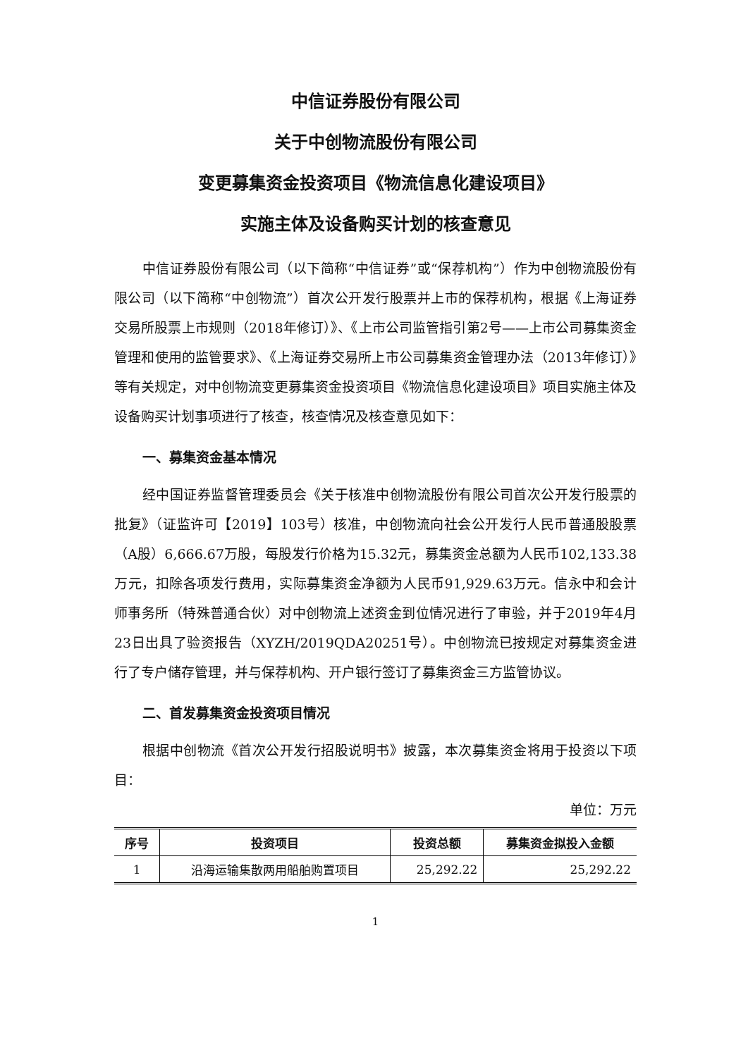中信证券股份有限公司
关于中创物流股份有限公司
变更募集资金投资项目《物流信息化建设项目》
实施主体及设备购买计划的核查意见
中信证券股份有限公司（以下简称“中信证券”或“保荐机构”）作为中创物流股份有限公司（以下简称“中创物流”）首次公开发行股票并上市的保荐机构，根据《上海证券交易所股票上市规则（2018年修订）》、《上市公司监管指引第2号——上市公司募集资金管理和使用的监管要求》、《上海证券交易所上市公司募集资金管理办法（2013年修订）》等有关规定，对中创物流变更募集资金投资项目《物流信息化建设项目》项目实施主体及设备购买计划事项进行了核查，核查情况及核查意见如下：
一、募集资金基本情况
经中国证券监督管理委员会《关于核准中创物流股份有限公司首次公开发行股票的批复》（证监许可【2019】103号）核准，中创物流向社会公开发行人民币普通股股票（A股）6,666.67万股，每股发行价格为15.32元，募集资金总额为人民币102,133.38万元，扣除各项发行费用，实际募集资金净额为人民币91,929.63万元。信永中和会计师事务所（特殊普通合伙）对中创物流上述资金到位情况进行了审验，并于2019年4月23日出具了验资报告（XYZH/2019QDA20251号）。中创物流已按规定对募集资金进行了专户储存管理，并与保荐机构、开户银行签订了募集资金三方监管协议。
二、首发募集资金投资项目情况
根据中创物流《首次公开发行招股说明书》披露，本次募集资金将用于投资以下项目：
单位：万元
| 序号 | 投资项目 | 投资总额 | 募集资金拟投入金额 |
| --- | --- | --- | --- |
| 1 | 沿海运输集散两用船舶购置项目 | 25,292.22 | 25,292.22 |
1